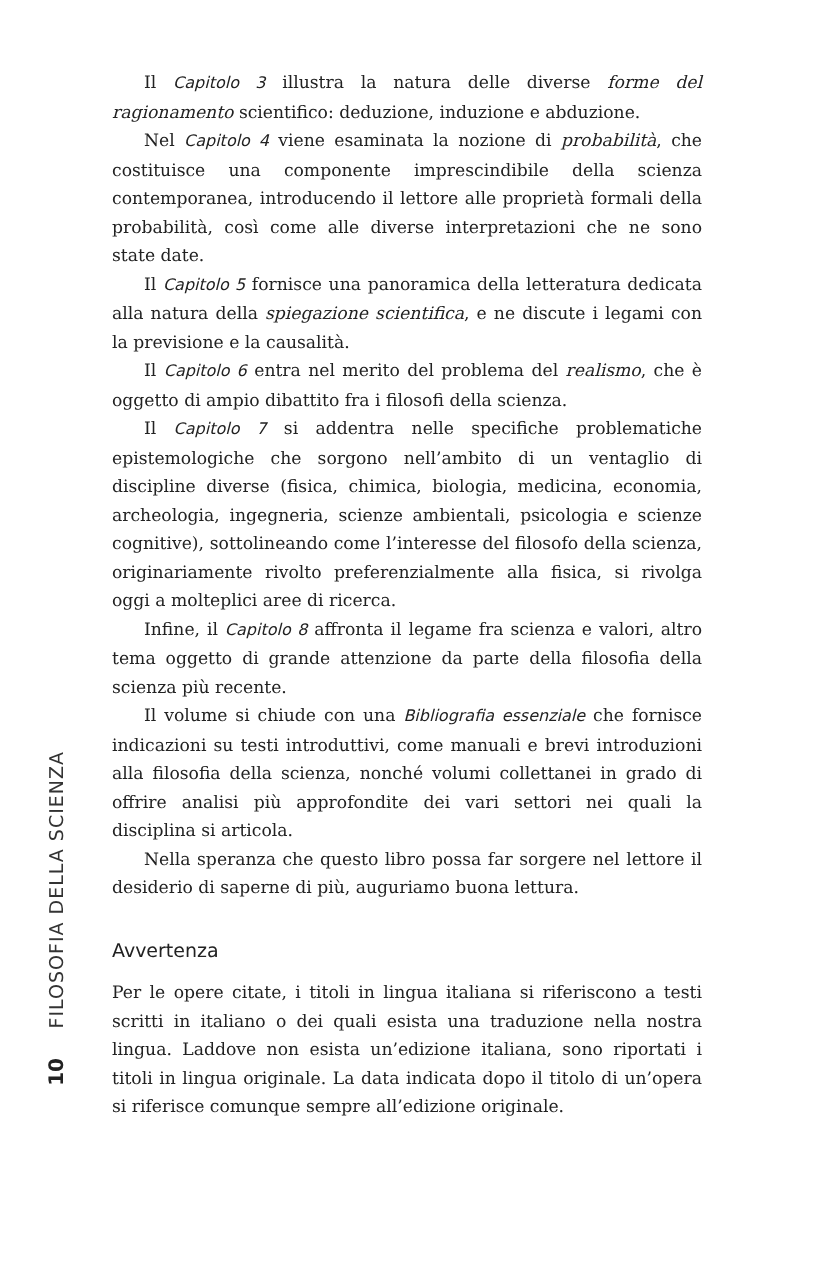FILOSOFIA DELLA SCIENZA
10
Il Capitolo 3 illustra la natura delle diverse forme del ragionamento scientifico: deduzione, induzione e abduzione.
Nel Capitolo 4 viene esaminata la nozione di probabilità, che costituisce una componente imprescindibile della scienza contemporanea, introducendo il lettore alle proprietà formali della probabilità, così come alle diverse interpretazioni che ne sono state date.
Il Capitolo 5 fornisce una panoramica della letteratura dedicata alla natura della spiegazione scientifica, e ne discute i legami con la previsione e la causalità.
Il Capitolo 6 entra nel merito del problema del realismo, che è oggetto di ampio dibattito fra i filosofi della scienza.
Il Capitolo 7 si addentra nelle specifiche problematiche epistemologiche che sorgono nell’ambito di un ventaglio di discipline diverse (fisica, chimica, biologia, medicina, economia, archeologia, ingegneria, scienze ambientali, psicologia e scienze cognitive), sottolineando come l’interesse del filosofo della scienza, originariamente rivolto preferenzialmente alla fisica, si rivolga oggi a molteplici aree di ricerca.
Infine, il Capitolo 8 affronta il legame fra scienza e valori, altro tema oggetto di grande attenzione da parte della filosofia della scienza più recente.
Il volume si chiude con una Bibliografia essenziale che fornisce indicazioni su testi introduttivi, come manuali e brevi introduzioni alla filosofia della scienza, nonché volumi collettanei in grado di offrire analisi più approfondite dei vari settori nei quali la disciplina si articola.
Nella speranza che questo libro possa far sorgere nel lettore il desiderio di saperne di più, auguriamo buona lettura.
Avvertenza
Per le opere citate, i titoli in lingua italiana si riferiscono a testi scritti in italiano o dei quali esista una traduzione nella nostra lingua. Laddove non esista un’edizione italiana, sono riportati i titoli in lingua originale. La data indicata dopo il titolo di un’opera si riferisce comunque sempre all’edizione originale.